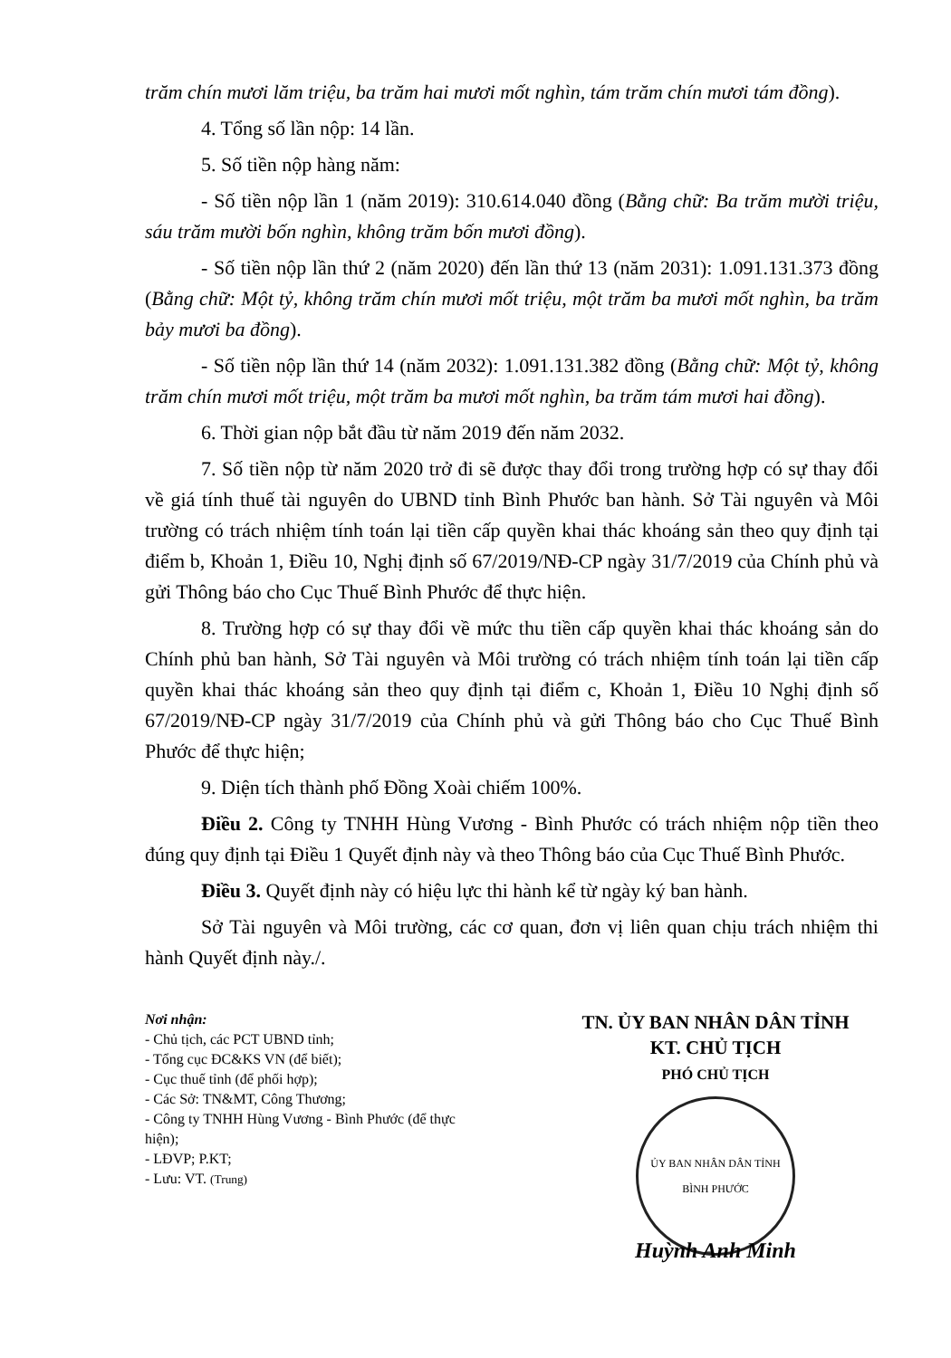trăm chín mươi lăm triệu, ba trăm hai mươi mốt nghìn, tám trăm chín mươi tám đồng).
4. Tổng số lần nộp: 14 lần.
5. Số tiền nộp hàng năm:
- Số tiền nộp lần 1 (năm 2019): 310.614.040 đồng (Bằng chữ: Ba trăm mười triệu, sáu trăm mười bốn nghìn, không trăm bốn mươi đồng).
- Số tiền nộp lần thứ 2 (năm 2020) đến lần thứ 13 (năm 2031): 1.091.131.373 đồng (Bằng chữ: Một tỷ, không trăm chín mươi mốt triệu, một trăm ba mươi mốt nghìn, ba trăm bảy mươi ba đồng).
- Số tiền nộp lần thứ 14 (năm 2032): 1.091.131.382 đồng (Bằng chữ: Một tỷ, không trăm chín mươi mốt triệu, một trăm ba mươi mốt nghìn, ba trăm tám mươi hai đồng).
6. Thời gian nộp bắt đầu từ năm 2019 đến năm 2032.
7. Số tiền nộp từ năm 2020 trở đi sẽ được thay đổi trong trường hợp có sự thay đổi về giá tính thuế tài nguyên do UBND tỉnh Bình Phước ban hành. Sở Tài nguyên và Môi trường có trách nhiệm tính toán lại tiền cấp quyền khai thác khoáng sản theo quy định tại điểm b, Khoản 1, Điều 10, Nghị định số 67/2019/NĐ-CP ngày 31/7/2019 của Chính phủ và gửi Thông báo cho Cục Thuế Bình Phước để thực hiện.
8. Trường hợp có sự thay đổi về mức thu tiền cấp quyền khai thác khoáng sản do Chính phủ ban hành, Sở Tài nguyên và Môi trường có trách nhiệm tính toán lại tiền cấp quyền khai thác khoáng sản theo quy định tại điểm c, Khoản 1, Điều 10 Nghị định số 67/2019/NĐ-CP ngày 31/7/2019 của Chính phủ và gửi Thông báo cho Cục Thuế Bình Phước để thực hiện;
9. Diện tích thành phố Đồng Xoài chiếm 100%.
Điều 2. Công ty TNHH Hùng Vương - Bình Phước có trách nhiệm nộp tiền theo đúng quy định tại Điều 1 Quyết định này và theo Thông báo của Cục Thuế Bình Phước.
Điều 3. Quyết định này có hiệu lực thi hành kể từ ngày ký ban hành.
Sở Tài nguyên và Môi trường, các cơ quan, đơn vị liên quan chịu trách nhiệm thi hành Quyết định này./.
Nơi nhận:
- Chủ tịch, các PCT UBND tỉnh;
- Tổng cục ĐC&KS VN (để biết);
- Cục thuế tỉnh (để phối hợp);
- Các Sở: TN&MT, Công Thương;
- Công ty TNHH Hùng Vương - Bình Phước (để thực hiện);
- LĐVP; P.KT;
- Lưu: VT. (Trung)
TN. ỦY BAN NHÂN DÂN TỈNH
KT. CHỦ TỊCH
PHÓ CHỦ TỊCH
ỦY BAN NHÂN DÂN TỈNH BÌNH PHƯỚC
Huỳnh Anh Minh